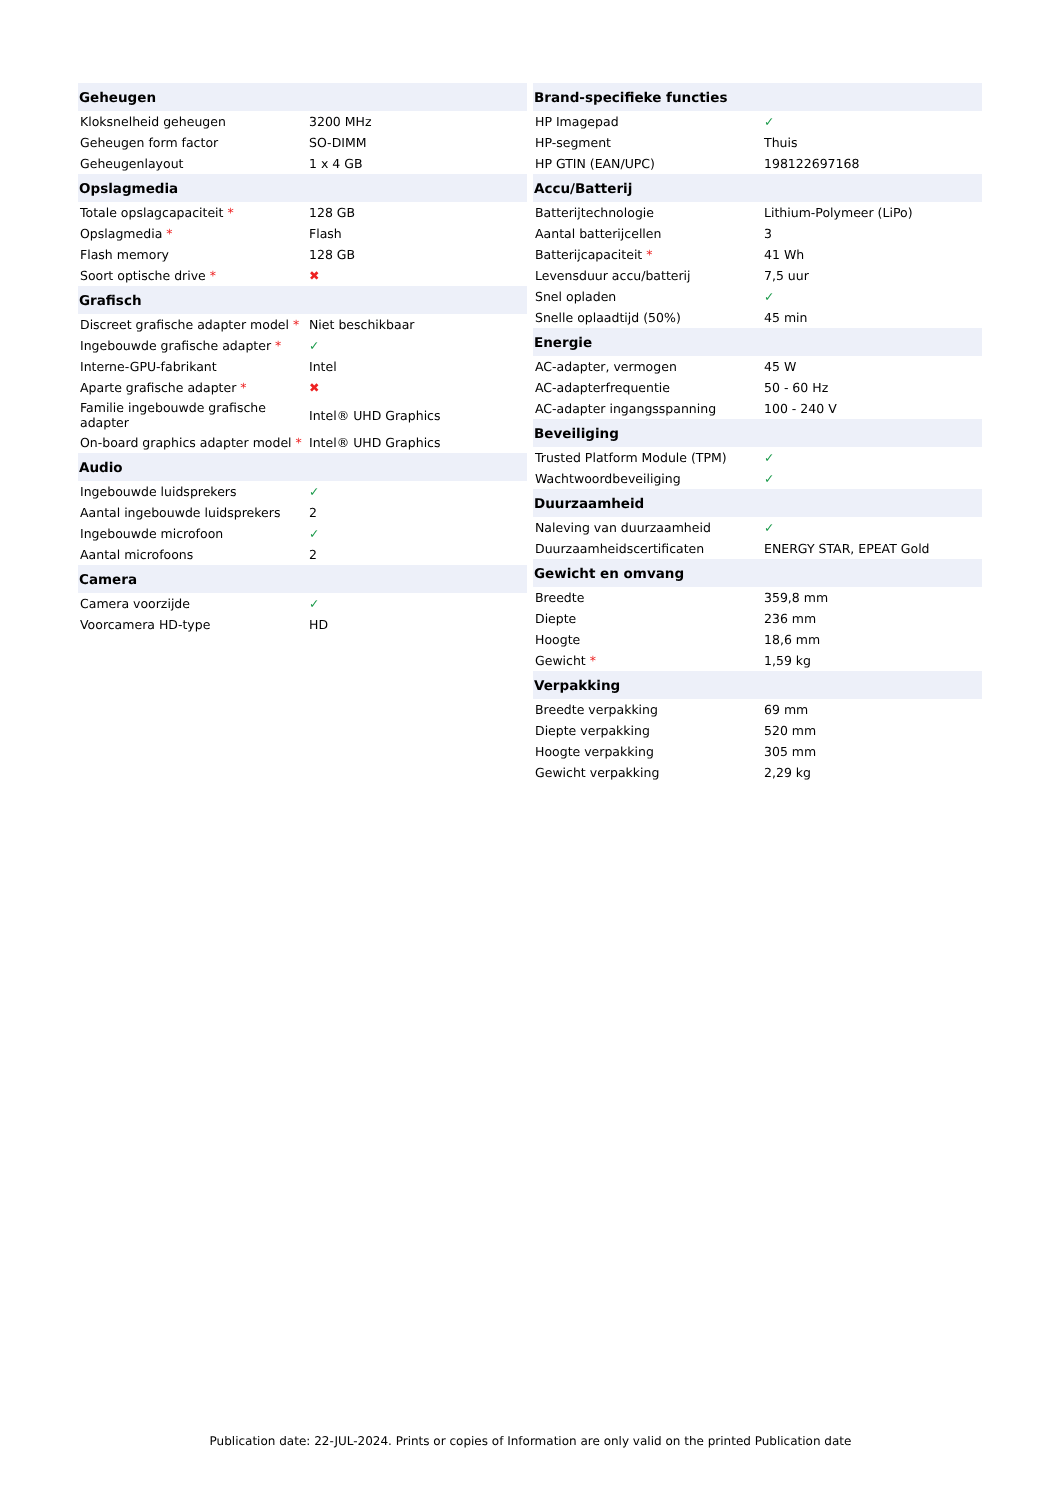| Geheugen | |
| --- | --- |
| Kloksnelheid geheugen | 3200 MHz |
| Geheugen form factor | SO-DIMM |
| Geheugenlayout | 1 x 4 GB |
| Opslagmedia | |
| Totale opslagcapaciteit * | 128 GB |
| Opslagmedia * | Flash |
| Flash memory | 128 GB |
| Soort optische drive * | ✖ |
| Grafisch | |
| Discreet grafische adapter model * | Niet beschikbaar |
| Ingebouwde grafische adapter * | ✓ |
| Interne-GPU-fabrikant | Intel |
| Aparte grafische adapter * | ✖ |
| Familie ingebouwde grafische adapter | Intel® UHD Graphics |
| On-board graphics adapter model * | Intel® UHD Graphics |
| Audio | |
| Ingebouwde luidsprekers | ✓ |
| Aantal ingebouwde luidsprekers | 2 |
| Ingebouwde microfoon | ✓ |
| Aantal microfoons | 2 |
| Camera | |
| Camera voorzijde | ✓ |
| Voorcamera HD-type | HD |
| Brand-specifieke functies | |
| --- | --- |
| HP Imagepad | ✓ |
| HP-segment | Thuis |
| HP GTIN (EAN/UPC) | 198122697168 |
| Accu/Batterij | |
| Batterijtechnologie | Lithium-Polymeer (LiPo) |
| Aantal batterijcellen | 3 |
| Batterijcapaciteit * | 41 Wh |
| Levensduur accu/batterij | 7,5 uur |
| Snel opladen | ✓ |
| Snelle oplaadtijd (50%) | 45 min |
| Energie | |
| AC-adapter, vermogen | 45 W |
| AC-adapterfrequentie | 50 - 60 Hz |
| AC-adapter ingangsspanning | 100 - 240 V |
| Beveiliging | |
| Trusted Platform Module (TPM) | ✓ |
| Wachtwoordbeveiliging | ✓ |
| Duurzaamheid | |
| Naleving van duurzaamheid | ✓ |
| Duurzaamheidscertificaten | ENERGY STAR, EPEAT Gold |
| Gewicht en omvang | |
| Breedte | 359,8 mm |
| Diepte | 236 mm |
| Hoogte | 18,6 mm |
| Gewicht * | 1,59 kg |
| Verpakking | |
| Breedte verpakking | 69 mm |
| Diepte verpakking | 520 mm |
| Hoogte verpakking | 305 mm |
| Gewicht verpakking | 2,29 kg |
Publication date: 22-JUL-2024. Prints or copies of Information are only valid on the printed Publication date